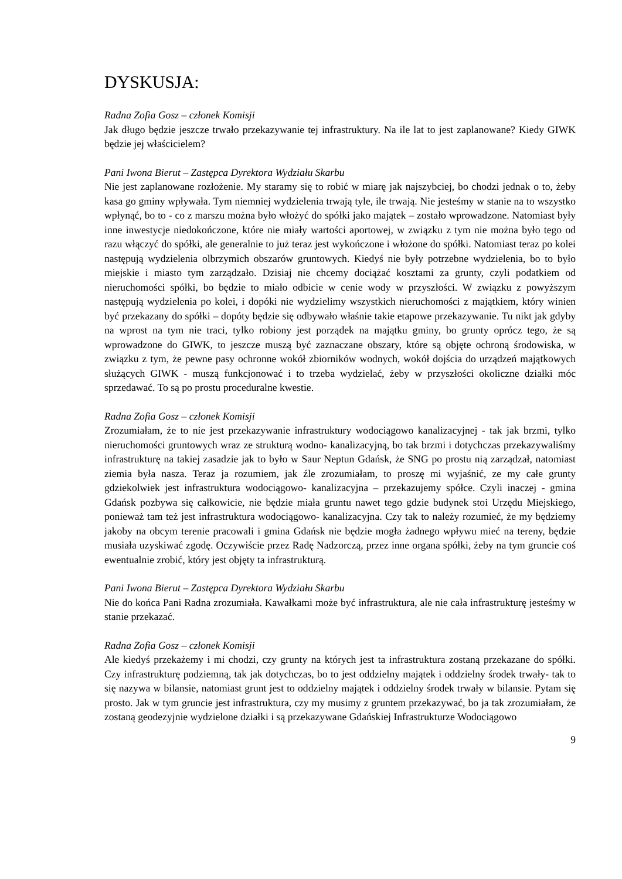DYSKUSJA:
Radna Zofia Gosz – członek Komisji
Jak długo będzie jeszcze trwało przekazywanie tej infrastruktury. Na ile lat to jest zaplanowane? Kiedy GIWK będzie jej właścicielem?
Pani Iwona Bierut – Zastępca Dyrektora Wydziału Skarbu
Nie jest zaplanowane rozłożenie. My staramy się to robić w miarę jak najszybciej, bo chodzi jednak o to, żeby kasa go gminy wpływała. Tym niemniej wydzielenia trwają tyle, ile trwają. Nie jesteśmy w stanie na to wszystko wpłynąć, bo to - co z marszu można było włożyć do spółki jako majątek – zostało wprowadzone. Natomiast były inne inwestycje niedokończone, które nie miały wartości aportowej, w związku z tym nie można było tego od razu włączyć do spółki, ale generalnie to już teraz jest wykończone i włożone do spółki. Natomiast teraz po kolei następują wydzielenia olbrzymich obszarów gruntowych. Kiedyś nie były potrzebne wydzielenia, bo to było miejskie i miasto tym zarządzało. Dzisiaj nie chcemy dociążać kosztami za grunty, czyli podatkiem od nieruchomości spółki, bo będzie to miało odbicie w cenie wody w przyszłości. W związku z powyższym następują wydzielenia po kolei, i dopóki nie wydzielimy wszystkich nieruchomości z majątkiem, który winien być przekazany do spółki – dopóty będzie się odbywało właśnie takie etapowe przekazywanie. Tu nikt jak gdyby na wprost na tym nie traci, tylko robiony jest porządek na majątku gminy, bo grunty oprócz tego, że są wprowadzone do GIWK, to jeszcze muszą być zaznaczane obszary, które są objęte ochroną środowiska, w związku z tym, że pewne pasy ochronne wokół zbiorników wodnych, wokół dojścia do urządzeń majątkowych służących GIWK - muszą funkcjonować i to trzeba wydzielać, żeby w przyszłości okoliczne działki móc sprzedawać. To są po prostu proceduralne kwestie.
Radna Zofia Gosz – członek Komisji
Zrozumiałam, że to nie jest przekazywanie infrastruktury wodociągowo kanalizacyjnej - tak jak brzmi, tylko nieruchomości gruntowych wraz ze strukturą wodno- kanalizacyjną, bo tak brzmi i dotychczas przekazywaliśmy infrastrukturę na takiej zasadzie jak to było w Saur Neptun Gdańsk, że SNG po prostu nią zarządzał, natomiast ziemia była nasza. Teraz ja rozumiem, jak źle zrozumiałam, to proszę mi wyjaśnić, ze my całe grunty gdziekolwiek jest infrastruktura wodociągowo- kanalizacyjna – przekazujemy spółce. Czyli inaczej - gmina Gdańsk pozbywa się całkowicie, nie będzie miała gruntu nawet tego gdzie budynek stoi Urzędu Miejskiego, ponieważ tam też jest infrastruktura wodociągowo- kanalizacyjna. Czy tak to należy rozumieć, że my będziemy jakoby na obcym terenie pracowali i gmina Gdańsk nie będzie mogła żadnego wpływu mieć na tereny, będzie musiała uzyskiwać zgodę. Oczywiście przez Radę Nadzorczą, przez inne organa spółki, żeby na tym gruncie coś ewentualnie zrobić, który jest objęty ta infrastrukturą.
Pani Iwona Bierut – Zastępca Dyrektora Wydziału Skarbu
Nie do końca Pani Radna zrozumiała. Kawałkami może być infrastruktura, ale nie cała infrastrukturę jesteśmy w stanie przekazać.
Radna Zofia Gosz – członek Komisji
Ale kiedyś przekażemy i mi chodzi, czy grunty na których jest ta infrastruktura zostaną przekazane do spółki. Czy infrastrukturę podziemną, tak jak dotychczas, bo to jest oddzielny majątek i oddzielny środek trwały- tak to się nazywa w bilansie, natomiast grunt jest to oddzielny majątek i oddzielny środek trwały w bilansie. Pytam się prosto. Jak w tym gruncie jest infrastruktura, czy my musimy z gruntem przekazywać, bo ja tak zrozumiałam, że zostaną geodezyjnie wydzielone działki i są przekazywane Gdańskiej Infrastrukturze Wodociągowo
9